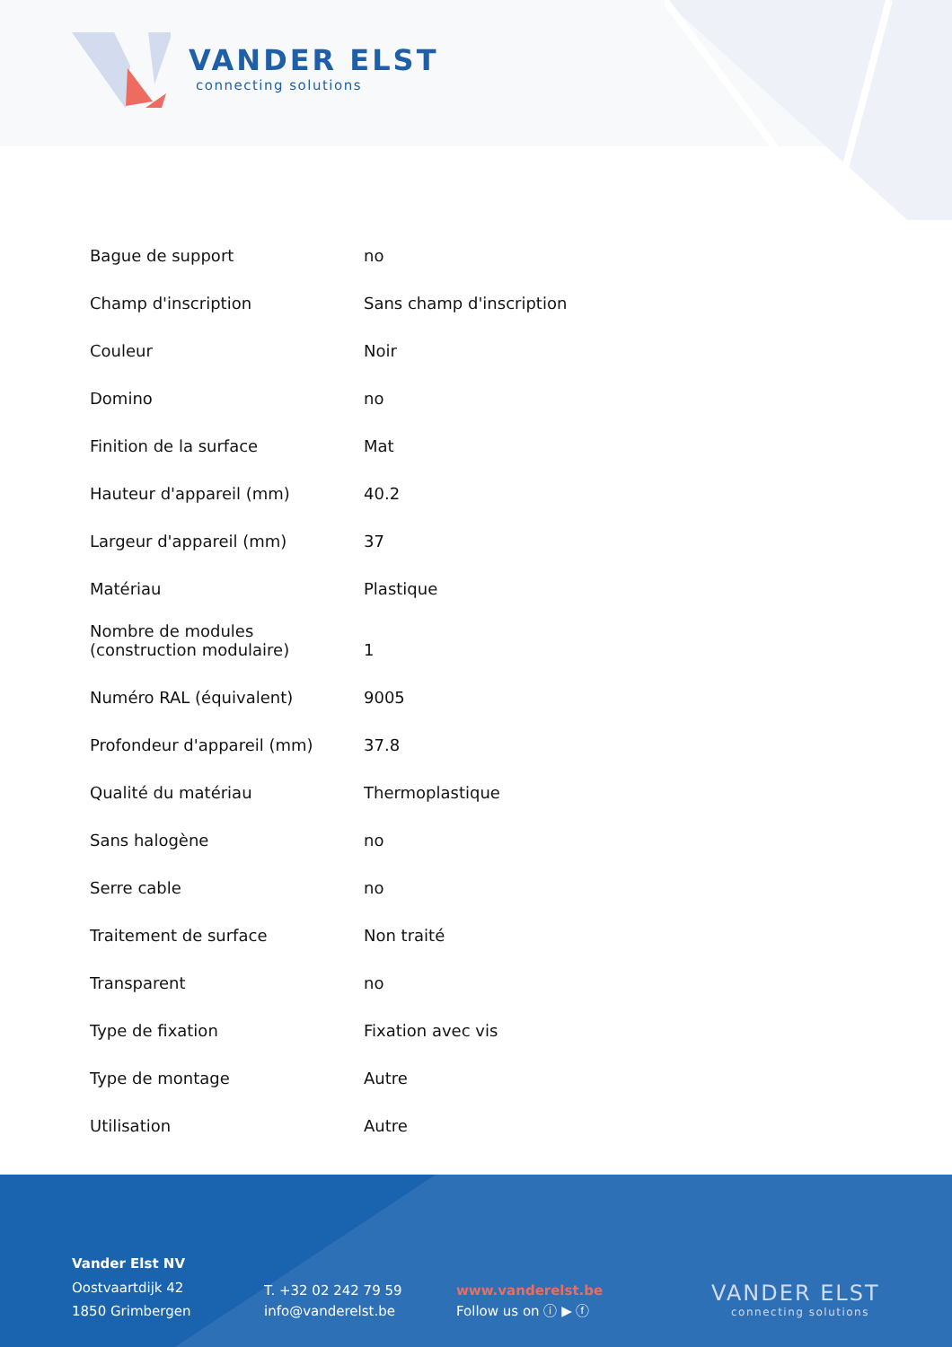VANDER ELST
connecting solutions
| Bague de support | no |
| Champ d'inscription | Sans champ d'inscription |
| Couleur | Noir |
| Domino | no |
| Finition de la surface | Mat |
| Hauteur d'appareil (mm) | 40.2 |
| Largeur d'appareil (mm) | 37 |
| Matériau | Plastique |
| Nombre de modules (construction modulaire) | 1 |
| Numéro RAL (équivalent) | 9005 |
| Profondeur d'appareil (mm) | 37.8 |
| Qualité du matériau | Thermoplastique |
| Sans halogène | no |
| Serre cable | no |
| Traitement de surface | Non traité |
| Transparent | no |
| Type de fixation | Fixation avec vis |
| Type de montage | Autre |
| Utilisation | Autre |
Vander Elst NV
Oostvaartdijk 42
1850 Grimbergen
T. +32 02 242 79 59
info@vanderelst.be
www.vanderelst.be
Follow us on ⓘ ▶ ⓕ
VANDER ELST
connecting solutions